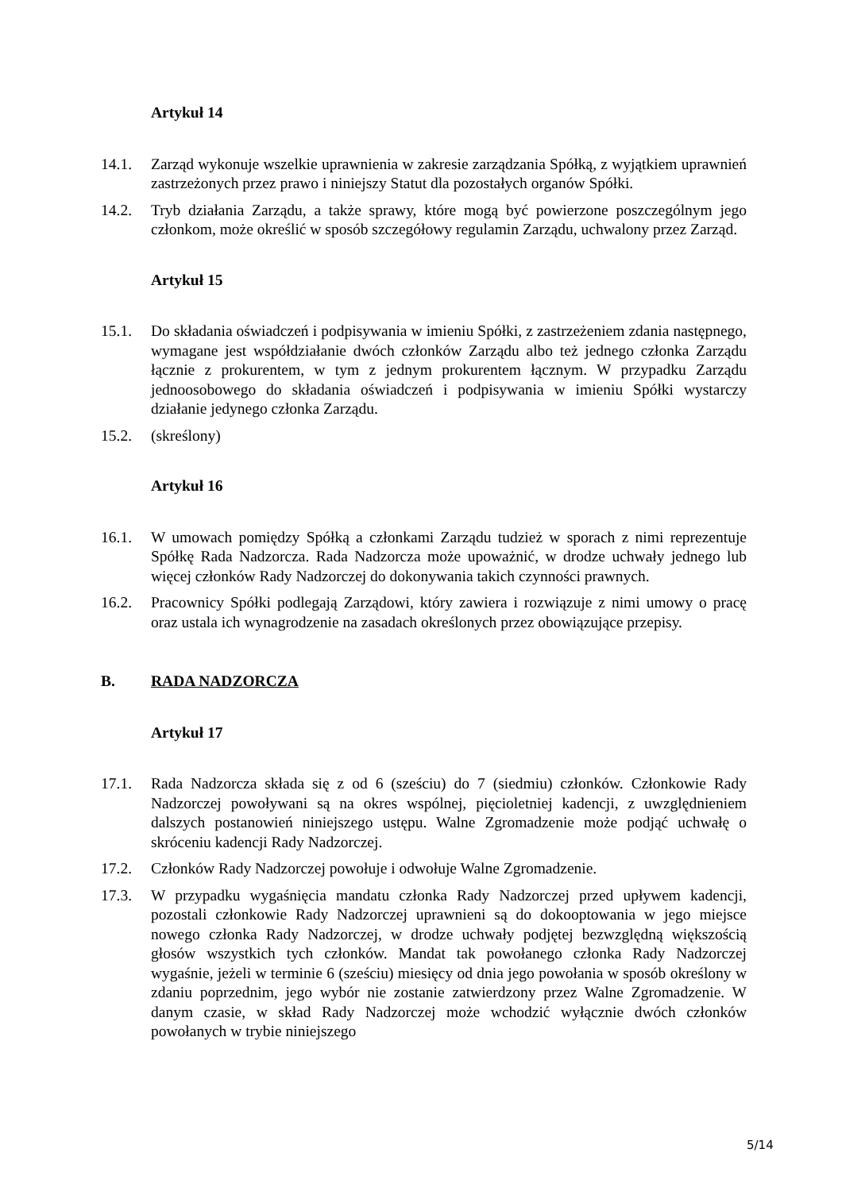Artykuł 14
14.1. Zarząd wykonuje wszelkie uprawnienia w zakresie zarządzania Spółką, z wyjątkiem uprawnień zastrzeżonych przez prawo i niniejszy Statut dla pozostałych organów Spółki.
14.2. Tryb działania Zarządu, a także sprawy, które mogą być powierzone poszczególnym jego członkom, może określić w sposób szczegółowy regulamin Zarządu, uchwalony przez Zarząd.
Artykuł 15
15.1. Do składania oświadczeń i podpisywania w imieniu Spółki, z zastrzeżeniem zdania następnego, wymagane jest współdziałanie dwóch członków Zarządu albo też jednego członka Zarządu łącznie z prokurentem, w tym z jednym prokurentem łącznym. W przypadku Zarządu jednoosobowego do składania oświadczeń i podpisywania w imieniu Spółki wystarczy działanie jedynego członka Zarządu.
15.2. (skreślony)
Artykuł 16
16.1. W umowach pomiędzy Spółką a członkami Zarządu tudzież w sporach z nimi reprezentuje Spółkę Rada Nadzorcza. Rada Nadzorcza może upoważnić, w drodze uchwały jednego lub więcej członków Rady Nadzorczej do dokonywania takich czynności prawnych.
16.2. Pracownicy Spółki podlegają Zarządowi, który zawiera i rozwiązuje z nimi umowy o pracę oraz ustala ich wynagrodzenie na zasadach określonych przez obowiązujące przepisy.
B. RADA NADZORCZA
Artykuł 17
17.1. Rada Nadzorcza składa się z od 6 (sześciu) do 7 (siedmiu) członków. Członkowie Rady Nadzorczej powoływani są na okres wspólnej, pięcioletniej kadencji, z uwzględnieniem dalszych postanowień niniejszego ustępu. Walne Zgromadzenie może podjąć uchwałę o skróceniu kadencji Rady Nadzorczej.
17.2. Członków Rady Nadzorczej powołuje i odwołuje Walne Zgromadzenie.
17.3. W przypadku wygaśnięcia mandatu członka Rady Nadzorczej przed upływem kadencji, pozostali członkowie Rady Nadzorczej uprawnieni są do dokooptowania w jego miejsce nowego członka Rady Nadzorczej, w drodze uchwały podjętej bezwzględną większością głosów wszystkich tych członków. Mandat tak powołanego członka Rady Nadzorczej wygaśnie, jeżeli w terminie 6 (sześciu) miesięcy od dnia jego powołania w sposób określony w zdaniu poprzednim, jego wybór nie zostanie zatwierdzony przez Walne Zgromadzenie. W danym czasie, w skład Rady Nadzorczej może wchodzić wyłącznie dwóch członków powołanych w trybie niniejszego
5/14